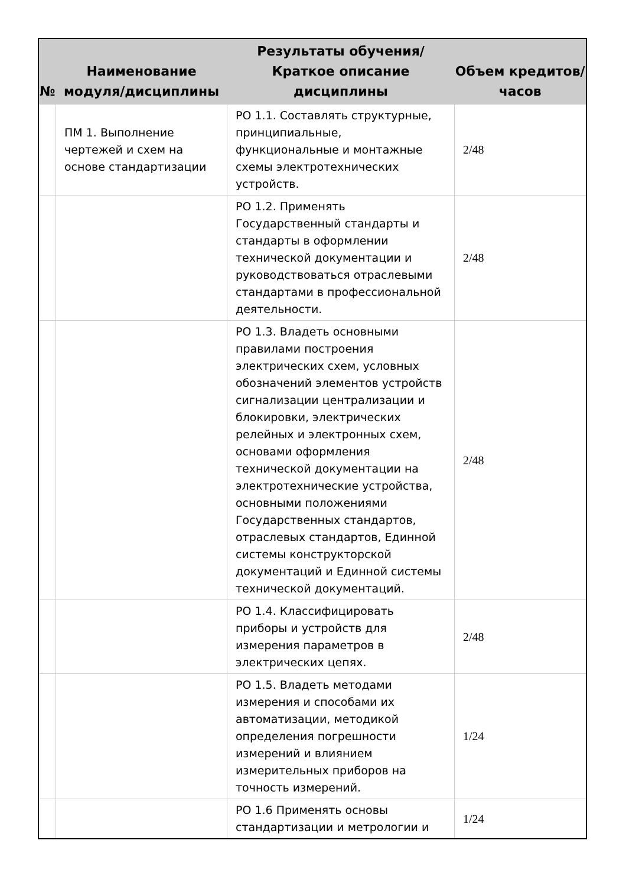| № | Наименование модуля/дисциплины | Результаты обучения/Краткое описание дисциплины | Объем кредитов/часов |
| --- | --- | --- | --- |
| | ПМ 1. Выполнение чертежей и схем на основе стандартизации | РО 1.1. Составлять структурные, принципиальные, функциональные и монтажные схемы электротехнических устройств. | 2/48 |
| | | РО 1.2. Применять Государственный стандарты и стандарты в оформлении технической документации и руководствоваться отраслевыми стандартами в профессиональной деятельности. | 2/48 |
| | | РО 1.3. Владеть основными правилами построения электрических схем, условных обозначений элементов устройств сигнализации централизации и блокировки, электрических релейных и электронных схем, основами оформления технической документации на электротехнические устройства, основными положениями Государственных стандартов, отраслевых стандартов, Единной системы конструкторской документаций и Единной системы технической документаций. | 2/48 |
| | | РО 1.4. Классифицировать приборы и устройств для измерения параметров в электрических цепях. | 2/48 |
| | | РО 1.5. Владеть методами измерения и способами их автоматизации, методикой определения погрешности измерений и влиянием измерительных приборов на точность измерений. | 1/24 |
| | | РО 1.6 Применять основы стандартизации и метрологии и | 1/24 |